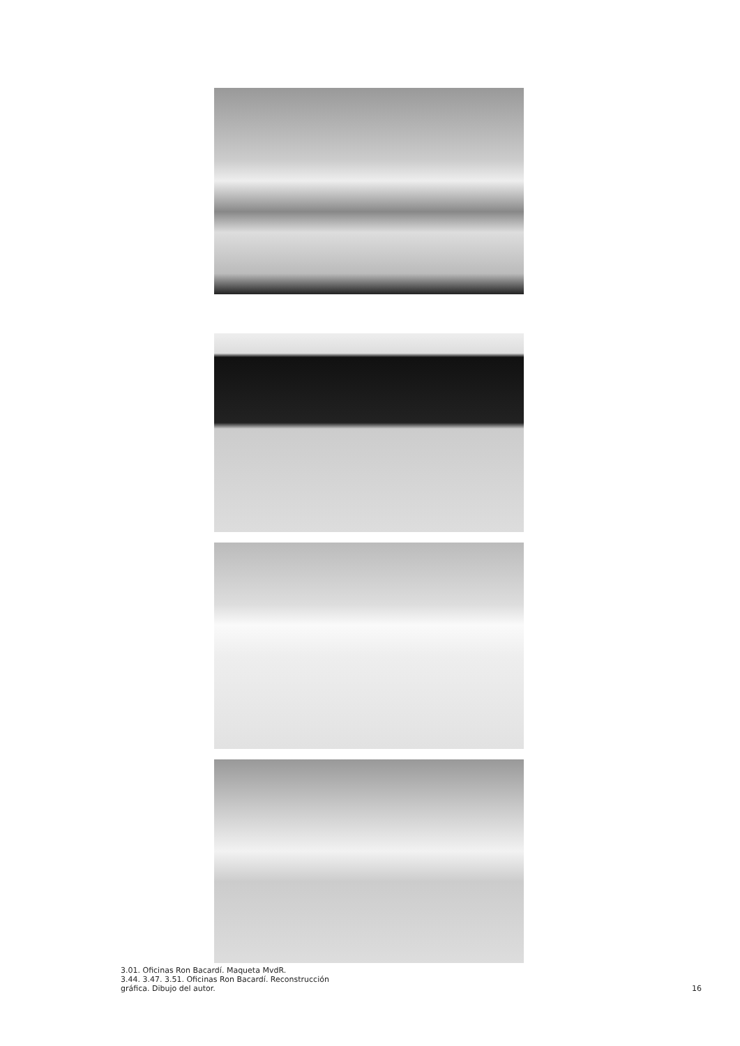3.01. Oficinas Ron Bacardí. Maqueta MvdR.
3.44. 3.47. 3.51. Oficinas Ron Bacardí. Reconstrucción
gráfica. Dibujo del autor.
16